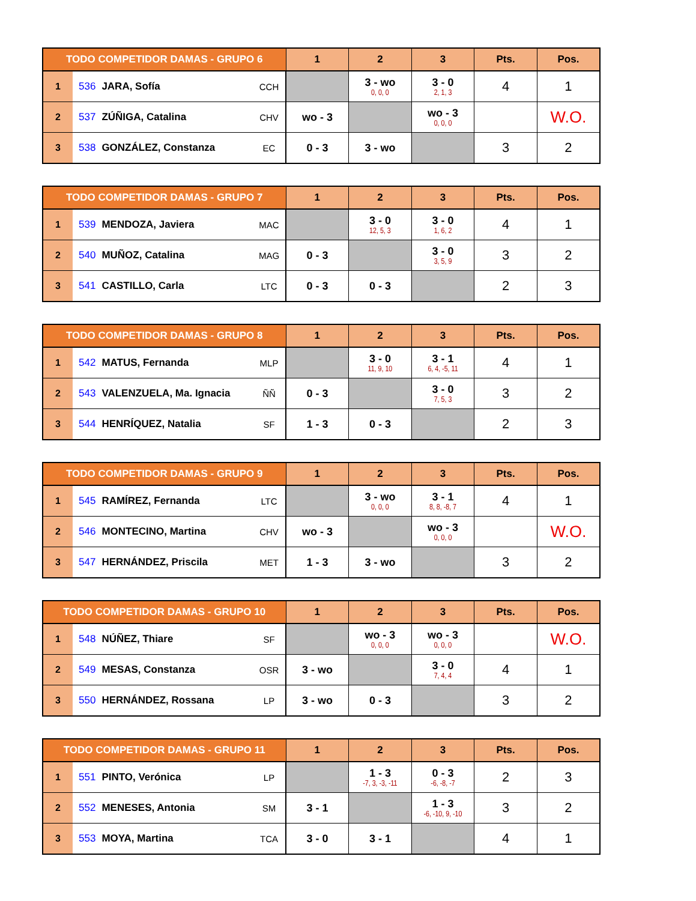| TODO COMPETIDOR DAMAS - GRUPO 6 | | | 1 | 2 | 3 | Pts. | Pos. |
| --- | --- | --- | --- | --- | --- | --- | --- |
| 1 | 536 JARA, Sofía | CCH | | 3 - wo 0, 0, 0 | 3 - 0 2, 1, 3 | 4 | 1 |
| 2 | 537 ZÚÑIGA, Catalina | CHV | wo - 3 | | wo - 3 0, 0, 0 | | W.O. |
| 3 | 538 GONZÁLEZ, Constanza | EC | 0 - 3 | 3 - wo | | 3 | 2 |
| TODO COMPETIDOR DAMAS - GRUPO 7 | | | 1 | 2 | 3 | Pts. | Pos. |
| --- | --- | --- | --- | --- | --- | --- | --- |
| 1 | 539 MENDOZA, Javiera | MAC | | 3 - 0 12, 5, 3 | 3 - 0 1, 6, 2 | 4 | 1 |
| 2 | 540 MUÑOZ, Catalina | MAG | 0 - 3 | | 3 - 0 3, 5, 9 | 3 | 2 |
| 3 | 541 CASTILLO, Carla | LTC | 0 - 3 | 0 - 3 | | 2 | 3 |
| TODO COMPETIDOR DAMAS - GRUPO 8 | | | 1 | 2 | 3 | Pts. | Pos. |
| --- | --- | --- | --- | --- | --- | --- | --- |
| 1 | 542 MATUS, Fernanda | MLP | | 3 - 0 11, 9, 10 | 3 - 1 6, 4, -5, 11 | 4 | 1 |
| 2 | 543 VALENZUELA, Ma. Ignacia | ÑÑ | 0 - 3 | | 3 - 0 7, 5, 3 | 3 | 2 |
| 3 | 544 HENRÍQUEZ, Natalia | SF | 1 - 3 | 0 - 3 | | 2 | 3 |
| TODO COMPETIDOR DAMAS - GRUPO 9 | | | 1 | 2 | 3 | Pts. | Pos. |
| --- | --- | --- | --- | --- | --- | --- | --- |
| 1 | 545 RAMÍREZ, Fernanda | LTC | | 3 - wo 0, 0, 0 | 3 - 1 8, 8, -8, 7 | 4 | 1 |
| 2 | 546 MONTECINO, Martina | CHV | wo - 3 | | wo - 3 0, 0, 0 | | W.O. |
| 3 | 547 HERNÁNDEZ, Priscila | MET | 1 - 3 | 3 - wo | | 3 | 2 |
| TODO COMPETIDOR DAMAS - GRUPO 10 | | | 1 | 2 | 3 | Pts. | Pos. |
| --- | --- | --- | --- | --- | --- | --- | --- |
| 1 | 548 NÚÑEZ, Thiare | SF | | wo - 3 0, 0, 0 | wo - 3 0, 0, 0 | | W.O. |
| 2 | 549 MESAS, Constanza | OSR | 3 - wo | | 3 - 0 7, 4, 4 | 4 | 1 |
| 3 | 550 HERNÁNDEZ, Rossana | LP | 3 - wo | 0 - 3 | | 3 | 2 |
| TODO COMPETIDOR DAMAS - GRUPO 11 | | | 1 | 2 | 3 | Pts. | Pos. |
| --- | --- | --- | --- | --- | --- | --- | --- |
| 1 | 551 PINTO, Verónica | LP | | 1 - 3 -7, 3, -3, -11 | 0 - 3 -6, -8, -7 | 2 | 3 |
| 2 | 552 MENESES, Antonia | SM | 3 - 1 | | 1 - 3 -6, -10, 9, -10 | 3 | 2 |
| 3 | 553 MOYA, Martina | TCA | 3 - 0 | 3 - 1 | | 4 | 1 |